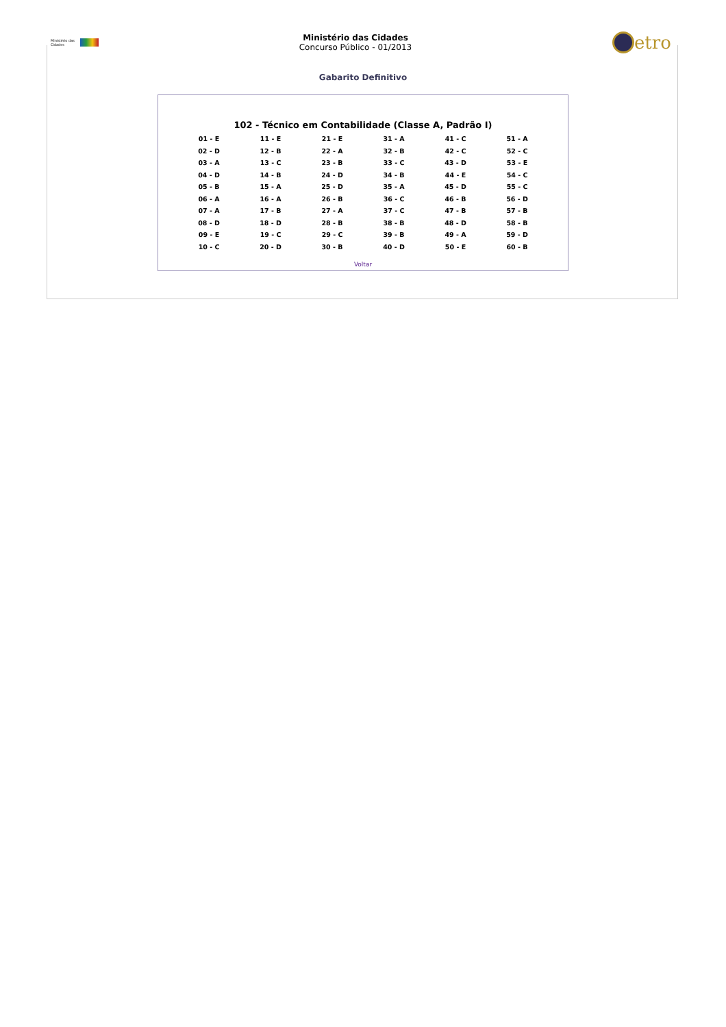Ministério das Cidades
Ministério das Cidades
Concurso Público - 01/2013
etro
Gabarito Definitivo
102 - Técnico em Contabilidade (Classe A, Padrão I)
| 01 - E | 11 - E | 21 - E | 31 - A | 41 - C | 51 - A |
| 02 - D | 12 - B | 22 - A | 32 - B | 42 - C | 52 - C |
| 03 - A | 13 - C | 23 - B | 33 - C | 43 - D | 53 - E |
| 04 - D | 14 - B | 24 - D | 34 - B | 44 - E | 54 - C |
| 05 - B | 15 - A | 25 - D | 35 - A | 45 - D | 55 - C |
| 06 - A | 16 - A | 26 - B | 36 - C | 46 - B | 56 - D |
| 07 - A | 17 - B | 27 - A | 37 - C | 47 - B | 57 - B |
| 08 - D | 18 - D | 28 - B | 38 - B | 48 - D | 58 - B |
| 09 - E | 19 - C | 29 - C | 39 - B | 49 - A | 59 - D |
| 10 - C | 20 - D | 30 - B | 40 - D | 50 - E | 60 - B |
Voltar